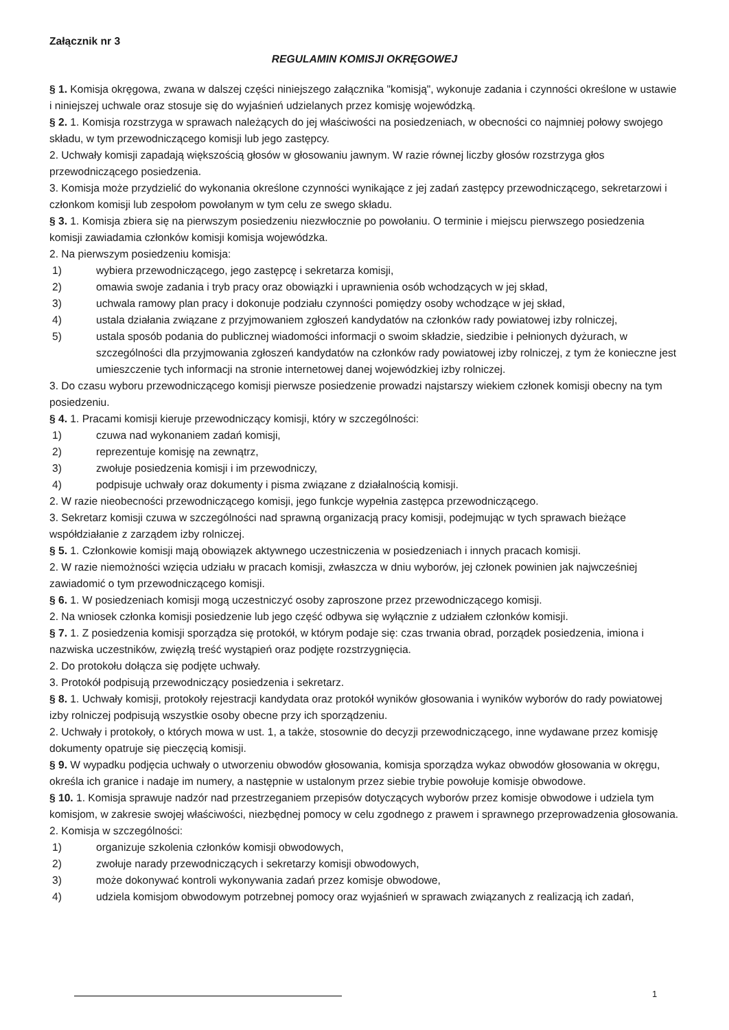Załącznik nr 3
REGULAMIN KOMISJI OKRĘGOWEJ
§ 1. Komisja okręgowa, zwana w dalszej części niniejszego załącznika "komisją", wykonuje zadania i czynności określone w ustawie i niniejszej uchwale oraz stosuje się do wyjaśnień udzielanych przez komisję wojewódzką.
§ 2. 1. Komisja rozstrzyga w sprawach należących do jej właściwości na posiedzeniach, w obecności co najmniej połowy swojego składu, w tym przewodniczącego komisji lub jego zastępcy.
2. Uchwały komisji zapadają większością głosów w głosowaniu jawnym. W razie równej liczby głosów rozstrzyga głos przewodniczącego posiedzenia.
3. Komisja może przydzielić do wykonania określone czynności wynikające z jej zadań zastępcy przewodniczącego, sekretarzowi i członkom komisji lub zespołom powołanym w tym celu ze swego składu.
§ 3. 1. Komisja zbiera się na pierwszym posiedzeniu niezwłocznie po powołaniu. O terminie i miejscu pierwszego posiedzenia komisji zawiadamia członków komisji komisja wojewódzka.
2. Na pierwszym posiedzeniu komisja:
1) wybiera przewodniczącego, jego zastępcę i sekretarza komisji,
2) omawia swoje zadania i tryb pracy oraz obowiązki i uprawnienia osób wchodzących w jej skład,
3) uchwala ramowy plan pracy i dokonuje podziału czynności pomiędzy osoby wchodzące w jej skład,
4) ustala działania związane z przyjmowaniem zgłoszeń kandydatów na członków rady powiatowej izby rolniczej,
5) ustala sposób podania do publicznej wiadomości informacji o swoim składzie, siedzibie i pełnionych dyżurach, w szczególności dla przyjmowania zgłoszeń kandydatów na członków rady powiatowej izby rolniczej, z tym że konieczne jest umieszczenie tych informacji na stronie internetowej danej wojewódzkiej izby rolniczej.
3. Do czasu wyboru przewodniczącego komisji pierwsze posiedzenie prowadzi najstarszy wiekiem członek komisji obecny na tym posiedzeniu.
§ 4. 1. Pracami komisji kieruje przewodniczący komisji, który w szczególności:
1) czuwa nad wykonaniem zadań komisji,
2) reprezentuje komisję na zewnątrz,
3) zwołuje posiedzenia komisji i im przewodniczy,
4) podpisuje uchwały oraz dokumenty i pisma związane z działalnością komisji.
2. W razie nieobecności przewodniczącego komisji, jego funkcje wypełnia zastępca przewodniczącego.
3. Sekretarz komisji czuwa w szczególności nad sprawną organizacją pracy komisji, podejmując w tych sprawach bieżące współdziałanie z zarządem izby rolniczej.
§ 5. 1. Członkowie komisji mają obowiązek aktywnego uczestniczenia w posiedzeniach i innych pracach komisji.
2. W razie niemożności wzięcia udziału w pracach komisji, zwłaszcza w dniu wyborów, jej członek powinien jak najwcześniej zawiadomić o tym przewodniczącego komisji.
§ 6. 1. W posiedzeniach komisji mogą uczestniczyć osoby zaproszone przez przewodniczącego komisji.
2. Na wniosek członka komisji posiedzenie lub jego część odbywa się wyłącznie z udziałem członków komisji.
§ 7. 1. Z posiedzenia komisji sporządza się protokół, w którym podaje się: czas trwania obrad, porządek posiedzenia, imiona i nazwiska uczestników, zwięzłą treść wystąpień oraz podjęte rozstrzygnięcia.
2. Do protokołu dołącza się podjęte uchwały.
3. Protokół podpisują przewodniczący posiedzenia i sekretarz.
§ 8. 1. Uchwały komisji, protokoły rejestracji kandydata oraz protokół wyników głosowania i wyników wyborów do rady powiatowej izby rolniczej podpisują wszystkie osoby obecne przy ich sporządzeniu.
2. Uchwały i protokoły, o których mowa w ust. 1, a także, stosownie do decyzji przewodniczącego, inne wydawane przez komisję dokumenty opatruje się pieczęcią komisji.
§ 9. W wypadku podjęcia uchwały o utworzeniu obwodów głosowania, komisja sporządza wykaz obwodów głosowania w okręgu, określa ich granice i nadaje im numery, a następnie w ustalonym przez siebie trybie powołuje komisje obwodowe.
§ 10. 1. Komisja sprawuje nadzór nad przestrzeganiem przepisów dotyczących wyborów przez komisje obwodowe i udziela tym komisjom, w zakresie swojej właściwości, niezbędnej pomocy w celu zgodnego z prawem i sprawnego przeprowadzenia głosowania.
2. Komisja w szczególności:
1) organizuje szkolenia członków komisji obwodowych,
2) zwołuje narady przewodniczących i sekretarzy komisji obwodowych,
3) może dokonywać kontroli wykonywania zadań przez komisje obwodowe,
4) udziela komisjom obwodowym potrzebnej pomocy oraz wyjaśnień w sprawach związanych z realizacją ich zadań,
1